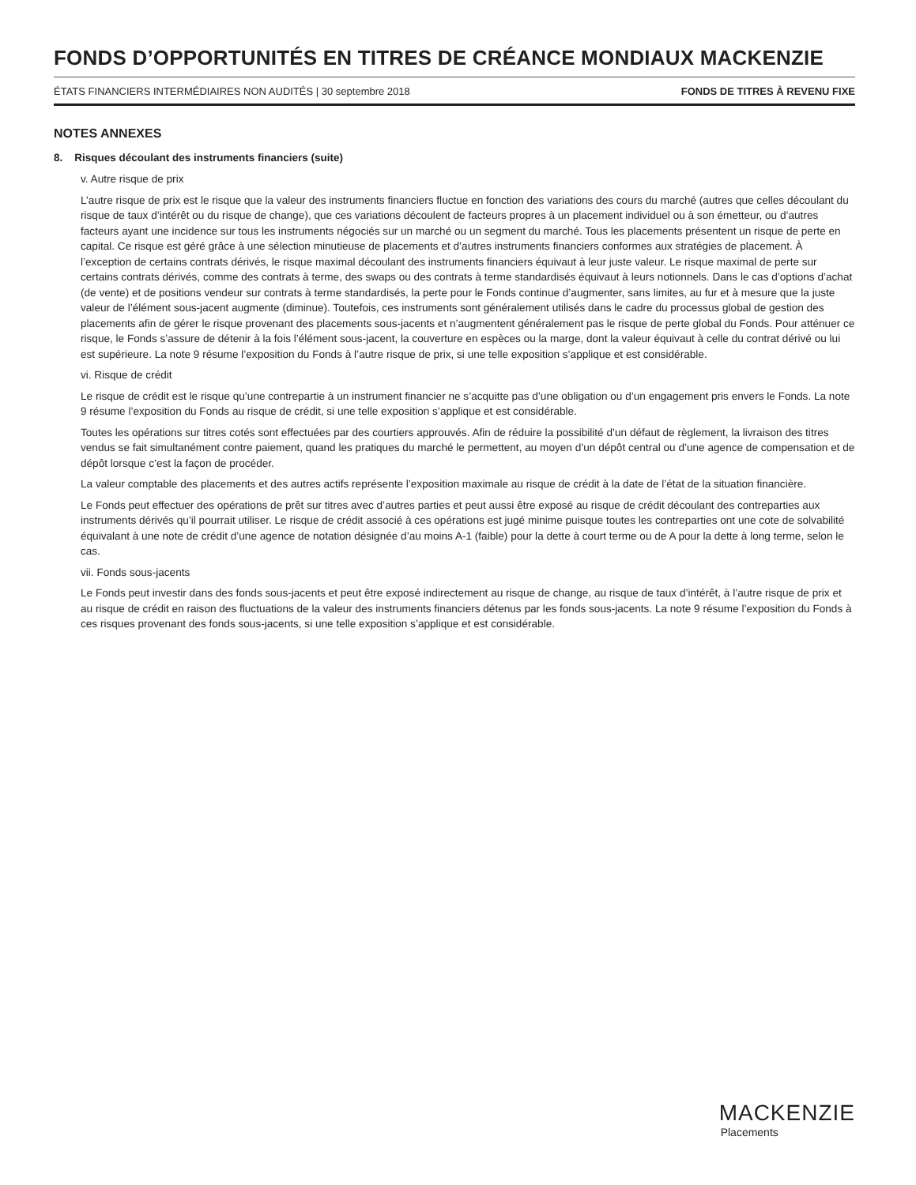FONDS D’OPPORTUNITÉS EN TITRES DE CRÉANCE MONDIAUX MACKENZIE
ÉTATS FINANCIERS INTERMÉDIAIRES NON AUDITÉS | 30 septembre 2018 FONDS DE TITRES À REVENU FIXE
NOTES ANNEXES
8. Risques découlant des instruments financiers (suite)
v. Autre risque de prix
L’autre risque de prix est le risque que la valeur des instruments financiers fluctue en fonction des variations des cours du marché (autres que celles découlant du risque de taux d’intérêt ou du risque de change), que ces variations découlent de facteurs propres à un placement individuel ou à son émetteur, ou d’autres facteurs ayant une incidence sur tous les instruments négociés sur un marché ou un segment du marché. Tous les placements présentent un risque de perte en capital. Ce risque est géré grâce à une sélection minutieuse de placements et d’autres instruments financiers conformes aux stratégies de placement. À l’exception de certains contrats dérivés, le risque maximal découlant des instruments financiers équivaut à leur juste valeur. Le risque maximal de perte sur certains contrats dérivés, comme des contrats à terme, des swaps ou des contrats à terme standardisés équivaut à leurs notionnels. Dans le cas d’options d’achat (de vente) et de positions vendeur sur contrats à terme standardisés, la perte pour le Fonds continue d’augmenter, sans limites, au fur et à mesure que la juste valeur de l’élément sous-jacent augmente (diminue). Toutefois, ces instruments sont généralement utilisés dans le cadre du processus global de gestion des placements afin de gérer le risque provenant des placements sous-jacents et n’augmentent généralement pas le risque de perte global du Fonds. Pour atténuer ce risque, le Fonds s’assure de détenir à la fois l’élément sous-jacent, la couverture en espèces ou la marge, dont la valeur équivaut à celle du contrat dérivé ou lui est supérieure. La note 9 résume l’exposition du Fonds à l’autre risque de prix, si une telle exposition s’applique et est considérable.
vi. Risque de crédit
Le risque de crédit est le risque qu’une contrepartie à un instrument financier ne s’acquitte pas d’une obligation ou d’un engagement pris envers le Fonds. La note 9 résume l’exposition du Fonds au risque de crédit, si une telle exposition s’applique et est considérable.
Toutes les opérations sur titres cotés sont effectuées par des courtiers approuvés. Afin de réduire la possibilité d’un défaut de règlement, la livraison des titres vendus se fait simultanément contre paiement, quand les pratiques du marché le permettent, au moyen d’un dépôt central ou d’une agence de compensation et de dépôt lorsque c’est la façon de procéder.
La valeur comptable des placements et des autres actifs représente l’exposition maximale au risque de crédit à la date de l’état de la situation financière.
Le Fonds peut effectuer des opérations de prêt sur titres avec d’autres parties et peut aussi être exposé au risque de crédit découlant des contreparties aux instruments dérivés qu’il pourrait utiliser. Le risque de crédit associé à ces opérations est jugé minime puisque toutes les contreparties ont une cote de solvabilité équivalant à une note de crédit d’une agence de notation désignée d’au moins A-1 (faible) pour la dette à court terme ou de A pour la dette à long terme, selon le cas.
vii. Fonds sous-jacents
Le Fonds peut investir dans des fonds sous-jacents et peut être exposé indirectement au risque de change, au risque de taux d’intérêt, à l’autre risque de prix et au risque de crédit en raison des fluctuations de la valeur des instruments financiers détenus par les fonds sous-jacents. La note 9 résume l’exposition du Fonds à ces risques provenant des fonds sous-jacents, si une telle exposition s’applique et est considérable.
MACKENZIE
Placements